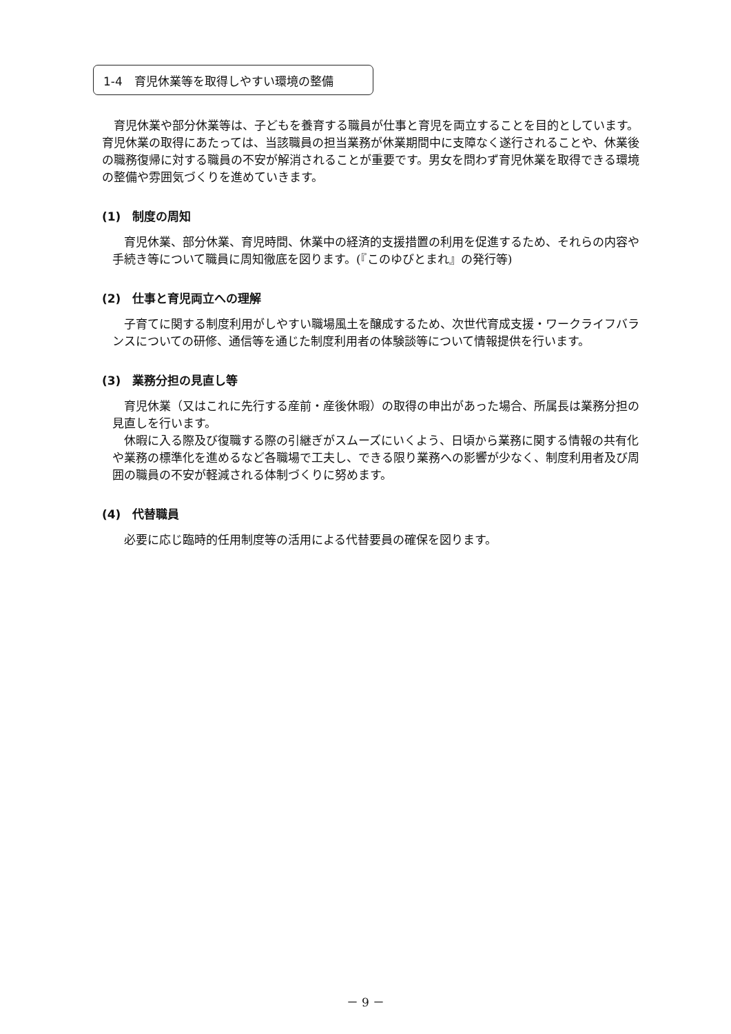1-4　育児休業等を取得しやすい環境の整備
　育児休業や部分休業等は、子どもを養育する職員が仕事と育児を両立することを目的としています。育児休業の取得にあたっては、当該職員の担当業務が休業期間中に支障なく遂行されることや、休業後の職務復帰に対する職員の不安が解消されることが重要です。男女を問わず育児休業を取得できる環境の整備や雰囲気づくりを進めていきます。
(1)　制度の周知
　育児休業、部分休業、育児時間、休業中の経済的支援措置の利用を促進するため、それらの内容や手続き等について職員に周知徹底を図ります。(『このゆびとまれ』の発行等)
(2)　仕事と育児両立への理解
　子育てに関する制度利用がしやすい職場風土を醸成するため、次世代育成支援・ワークライフバランスについての研修、通信等を通じた制度利用者の体験談等について情報提供を行います。
(3)　業務分担の見直し等
　育児休業（又はこれに先行する産前・産後休暇）の取得の申出があった場合、所属長は業務分担の見直しを行います。
　休暇に入る際及び復職する際の引継ぎがスムーズにいくよう、日頃から業務に関する情報の共有化や業務の標準化を進めるなど各職場で工夫し、できる限り業務への影響が少なく、制度利用者及び周囲の職員の不安が軽減される体制づくりに努めます。
(4)　代替職員
　必要に応じ臨時的任用制度等の活用による代替要員の確保を図ります。
－ 9 －